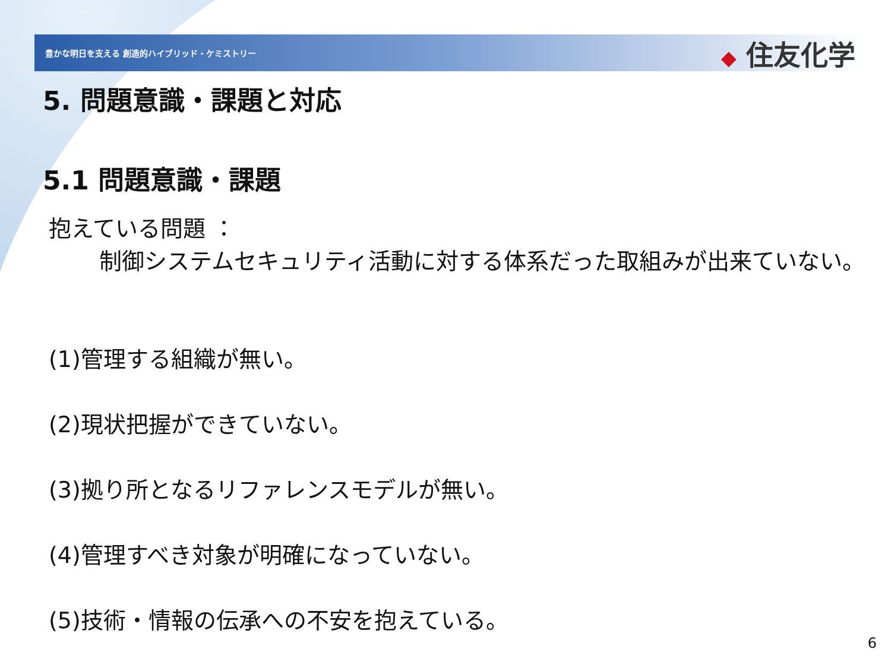豊かな明日を支える 創造的ハイブリッド・ケミストリー
◆ 住友化学
5. 問題意識・課題と対応
5.1 問題意識・課題
抱えている問題 ：
制御システムセキュリティ活動に対する体系だった取組みが出来ていない。
(1)管理する組織が無い。
(2)現状把握ができていない。
(3)拠り所となるリファレンスモデルが無い。
(4)管理すべき対象が明確になっていない。
(5)技術・情報の伝承への不安を抱えている。
6